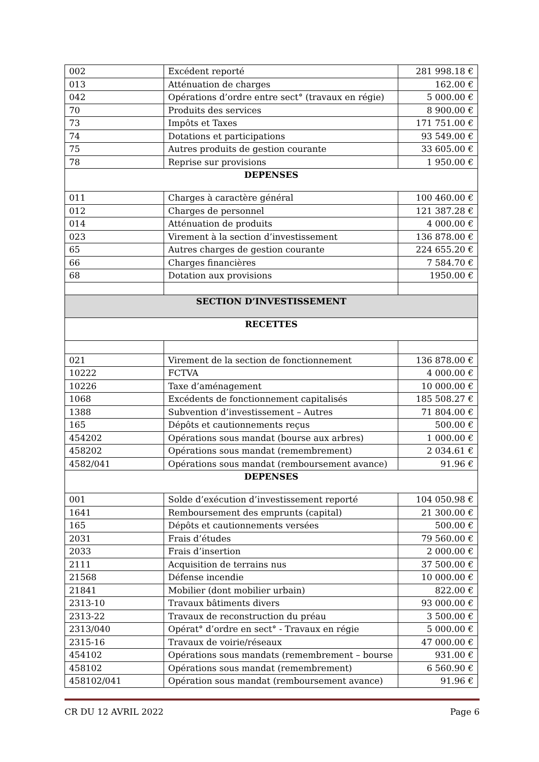| 002 | Excédent reporté | 281 998.18 € |
| 013 | Atténuation de charges | 162.00 € |
| 042 | Opérations d’ordre entre sect° (travaux en régie) | 5 000.00 € |
| 70 | Produits des services | 8 900.00 € |
| 73 | Impôts et Taxes | 171 751.00 € |
| 74 | Dotations et participations | 93 549.00 € |
| 75 | Autres produits de gestion courante | 33 605.00 € |
| 78 | Reprise sur provisions | 1 950.00 € |
| DEPENSES | | |
| 011 | Charges à caractère général | 100 460.00 € |
| 012 | Charges de personnel | 121 387.28 € |
| 014 | Atténuation de produits | 4 000.00 € |
| 023 | Virement à la section d’investissement | 136 878.00 € |
| 65 | Autres charges de gestion courante | 224 655.20 € |
| 66 | Charges financières | 7 584.70 € |
| 68 | Dotation aux provisions | 1950.00 € |
| SECTION D’INVESTISSEMENT | | |
| RECETTES | | |
| 021 | Virement de la section de fonctionnement | 136 878.00 € |
| 10222 | FCTVA | 4 000.00 € |
| 10226 | Taxe d’aménagement | 10 000.00 € |
| 1068 | Excédents de fonctionnement capitalisés | 185 508.27 € |
| 1388 | Subvention d’investissement – Autres | 71 804.00 € |
| 165 | Dépôts et cautionnements reçus | 500.00 € |
| 454202 | Opérations sous mandat (bourse aux arbres) | 1 000.00 € |
| 458202 | Opérations sous mandat (remembrement) | 2 034.61 € |
| 4582/041 | Opérations sous mandat (remboursement avance) | 91.96 € |
| DEPENSES | | |
| 001 | Solde d’exécution d’investissement reporté | 104 050.98 € |
| 1641 | Remboursement des emprunts (capital) | 21 300.00 € |
| 165 | Dépôts et cautionnements versées | 500.00 € |
| 2031 | Frais d’études | 79 560.00 € |
| 2033 | Frais d’insertion | 2 000.00 € |
| 2111 | Acquisition de terrains nus | 37 500.00 € |
| 21568 | Défense incendie | 10 000.00 € |
| 21841 | Mobilier (dont mobilier urbain) | 822.00 € |
| 2313-10 | Travaux bâtiments divers | 93 000.00 € |
| 2313-22 | Travaux de reconstruction du préau | 3 500.00 € |
| 2313/040 | Opérat° d’ordre en sect° - Travaux en régie | 5 000.00 € |
| 2315-16 | Travaux de voirie/réseaux | 47 000.00 € |
| 454102 | Opérations sous mandats (remembrement – bourse | 931.00 € |
| 458102 | Opérations sous mandat (remembrement) | 6 560.90 € |
| 458102/041 | Opération sous mandat (remboursement avance) | 91.96 € |
CR DU 12 AVRIL 2022 Page 6